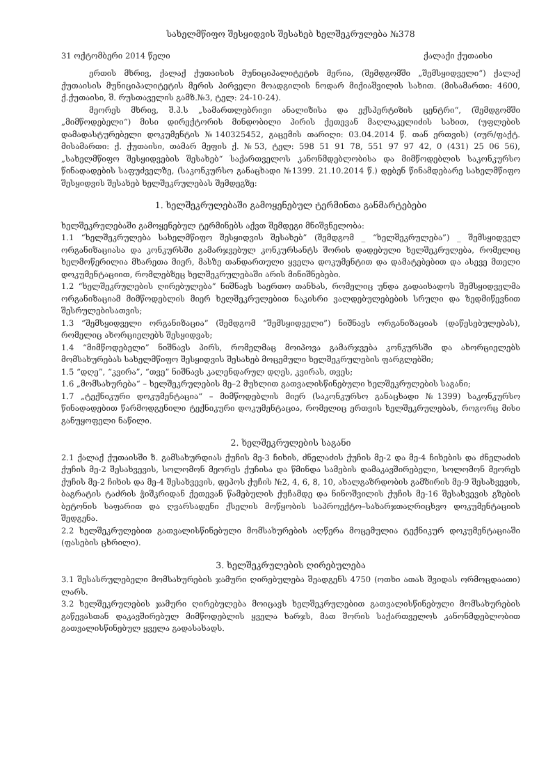სახელმწიფო შესყიდვის შესახებ ხელშეკრულება №378
31 ოქტომბერი 2014 წელი ქალაქი ქუთაისი
ერთის მხრივ, ქალაქ ქუთაისის მუნიციპალიტეტის მერია, (შემდგომში „შემსყიდველი“) ქალაქ ქუთაისის მუნიციპალიტეტის მერის პირველი მოადგილის ნოდარ მიქიაშვილის სახით. (მისამართი: 4600, ქ.ქუთაისი, შ. რუსთაველის გამზ.№3, ტელ: 24-10-24).
მეორეს მხრივ, შ.პ.ს „სამართლებრივი ანალიზისა და ექსპერტიზის ცენტრი“, (შემდგომში „მიმწოდებელი“) მისი დირექტორის მინდობილი პირის ქეთევან მაღლაკელიძის სახით, (უფლების დამადასტურებელი დოკუმენტის №140325452, გაცემის თარიღი: 03.04.2014 წ. თან ერთვის) (იურ/ფაქტ. მისამართი: ქ. ქუთაისი, თამარ მეფის ქ. №53, ტელ: 598 51 91 78, 551 97 97 42, 0 (431) 25 06 56), „სახელმწიფო შესყიდვების შესახებ“ საქართველოს კანონმდებლობისა და მიმწოდებლის საკონკურსო წინადადების საფუძველზე, (საკონკურსო განაცხადი №1399. 21.10.2014 წ.) დებენ წინამდებარე სახელმწიფო შესყიდვის შესახებ ხელშეკრულებას შემდეგზე:
1. ხელშეკრულებაში გამოყენებულ ტერმინთა განმარტებები
ხელშეკრულებაში გამოყენებულ ტერმინებს აქვთ შემდეგი მნიშვნელობა:
1.1 “ხელშეკრულება სახელმწიფო შესყიდვის შესახებ” (შემდგომ _ “ხელშეკრულება”) _ შემსყიდველ ორგანიზაციასა და კონკურსში გამარჯვებულ კონკურსანტს შორის დადებული ხელშეკრულება, რომელიც ხელმოწერილია მხარეთა მიერ, მასზე თანდართული ყველა დოკუმენტით და დამატებებით და ასევე მთელი დოკუმენტაციით, რომლებზეც ხელშეკრულებაში არის მინიშნებები.
1.2 “ხელშეკრულების ღირებულება” ნიშნავს საერთო თანხას, რომელიც უნდა გადაიხადოს შემსყიდველმა ორგანიზაციამ მიმწოდებლის მიერ ხელშეკრულებით ნაკისრი ვალდებულებების სრული და ზედმიწევნით შესრულებისათვის;
1.3 “შემსყიდველი ორგანიზაცია” (შემდგომ “შემსყიდველი”) ნიშნავს ორგანიზაციას (დაწესებულებას), რომელიც ახორციელებს შესყიდვას;
1.4 “მიმწოდებელი” ნიშნავს პირს, რომელმაც მოიპოვა გამარჯვება კონკურსში და ახორციელებს მომსახურებას სახელმწიფო შესყიდვის შესახებ მოცემული ხელშეკრულების ფარგლებში;
1.5 “დღე”, “კვირა”, “თვე” ნიშნავს კალენდარულ დღეს, კვირას, თვეს;
1.6 „მომსახურება“ – ხელშეკრულების მე–2 მუხლით გათვალისწინებული ხელშეკრულების საგანი;
1.7 „ტექნიკური დოკუმენტაცია“ – მიმწოდებლის მიერ (საკონკურსო განაცხადი №1399) საკონკურსო წინადადებით წარმოდგენილი ტექნიკური დოკუმენტაცია, რომელიც ერთვის ხელშეკრულებას, როგორც მისი განუყოფელი ნაწილი.
2. ხელშეკრულების საგანი
2.1 ქალაქ ქუთაისში ზ. გამსახურდიას ქუჩის მე-3 ჩიხის, ძნელაძის ქუჩის მე-2 და მე-4 ჩიხების და ძნელაძის ქუჩის მე-2 შესახვევის, სოლომონ მეორეს ქუჩისა და წმინდა სამების დამაკავშირებელი, სოლომონ მეორეს ქუჩის მე-2 ჩიხის და მე-4 შესახვევის, დეპოს ქუჩის №2, 4, 6, 8, 10, ახალგაზრდობის გამზირის მე-9 შესახვევის, ბაგრატის ტაძრის ჭიშკრიდან ქეთევან წამებულის ქუჩამდე და ნინოშვილის ქუჩის მე-16 შესახვევის გზების ბეტონის საფარით და ღვარსადენი ქსელის მოწყობის საპროექტო–სახარჯთაღრიცხვო დოკუმენტაციის შედგენა.
2.2 ხელშეკრულებით გათვალისწინებული მომსახურების აღწერა მოცემულია ტექნიკურ დოკუმენტაციაში (ფასების ცხრილი).
3. ხელშეკრულების ღირებულება
3.1 შესასრულებელი მომსახურების ჯამური ღირებულება შეადგენს 4750 (ოთხი ათას შვიდას ორმოცდაათი) ლარს.
3.2 ხელშეკრულების ჯამური ღირებულება მოიცავს ხელშეკრულებით გათვალისწინებული მომსახურების გაწევასთან დაკავშირებულ მიმწოდებლის ყველა ხარჯს, მათ შორის საქართველოს კანონმდებლობით გათვალისწინებულ ყველა გადასახადს.
​